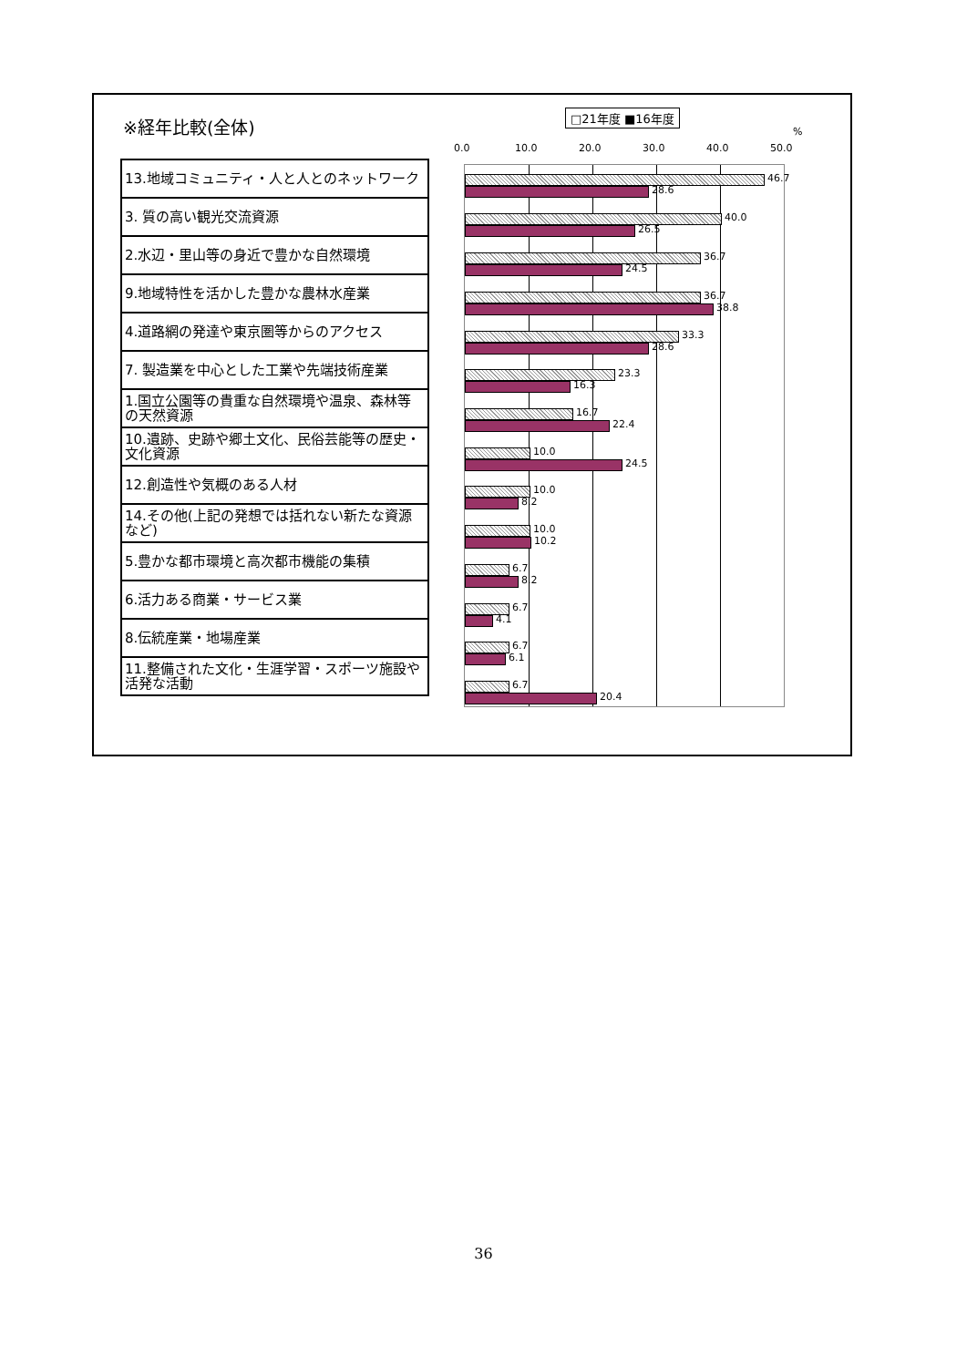※経年比較(全体) □21年度 ■16年度
%
0.0 10.0 20.0 30.0 40.0 50.0
| 13.地域コミュニティ・人と人とのネットワーク |
| 3. 質の高い観光交流資源 |
| 2.水辺・里山等の身近で豊かな自然環境 |
| 9.地域特性を活かした豊かな農林水産業 |
| 4.道路網の発達や東京圏等からのアクセス |
| 7. 製造業を中心とした工業や先端技術産業 |
| 1.国立公園等の貴重な自然環境や温泉、森林等の天然資源 |
| 10.遺跡、史跡や郷土文化、民俗芸能等の歴史・文化資源 |
| 12.創造性や気概のある人材 |
| 14.その他(上記の発想では括れない新たな資源など) |
| 5.豊かな都市環境と高次都市機能の集積 |
| 6.活力ある商業・サービス業 |
| 8.伝統産業・地場産業 |
| 11.整備された文化・生涯学習・スポーツ施設や活発な活動 |
46.7
28.6
40.0
26.5
36.7
24.5
36.7
38.8
33.3
28.6
23.3
16.3
16.7
22.4
10.0
24.5
10.0
8.2
10.0
10.2
6.7
8.2
6.7
4.1
6.7
6.1
6.7
20.4
36